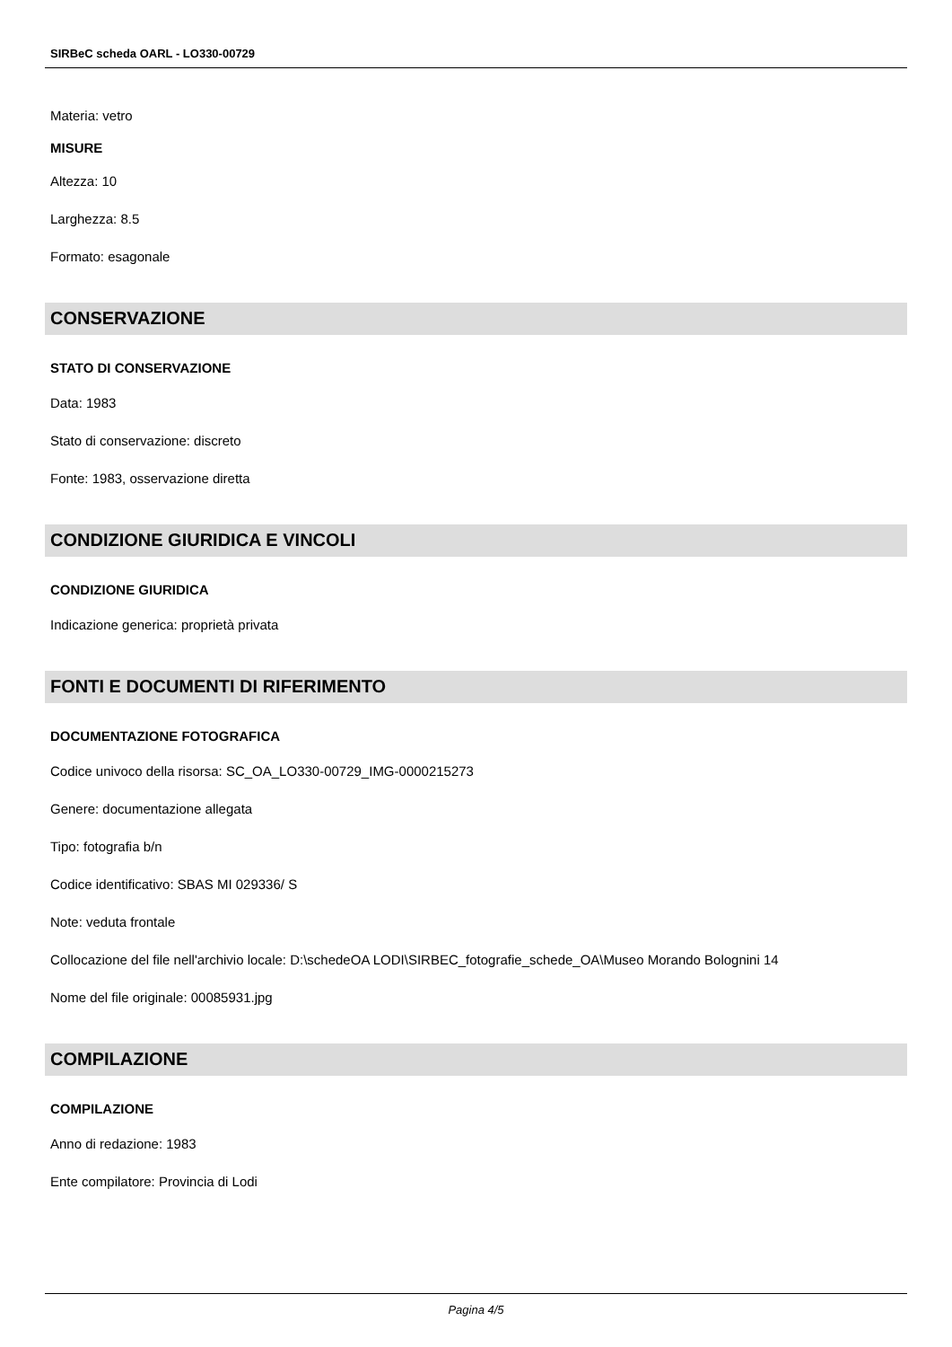SIRBeC scheda OARL - LO330-00729
Materia: vetro
MISURE
Altezza: 10
Larghezza: 8.5
Formato: esagonale
CONSERVAZIONE
STATO DI CONSERVAZIONE
Data: 1983
Stato di conservazione: discreto
Fonte: 1983, osservazione diretta
CONDIZIONE GIURIDICA E VINCOLI
CONDIZIONE GIURIDICA
Indicazione generica: proprietà privata
FONTI E DOCUMENTI DI RIFERIMENTO
DOCUMENTAZIONE FOTOGRAFICA
Codice univoco della risorsa: SC_OA_LO330-00729_IMG-0000215273
Genere: documentazione allegata
Tipo: fotografia b/n
Codice identificativo: SBAS MI 029336/ S
Note: veduta frontale
Collocazione del file nell'archivio locale: D:\schedeOA LODI\SIRBEC_fotografie_schede_OA\Museo Morando Bolognini 14
Nome del file originale: 00085931.jpg
COMPILAZIONE
COMPILAZIONE
Anno di redazione: 1983
Ente compilatore: Provincia di Lodi
Pagina 4/5